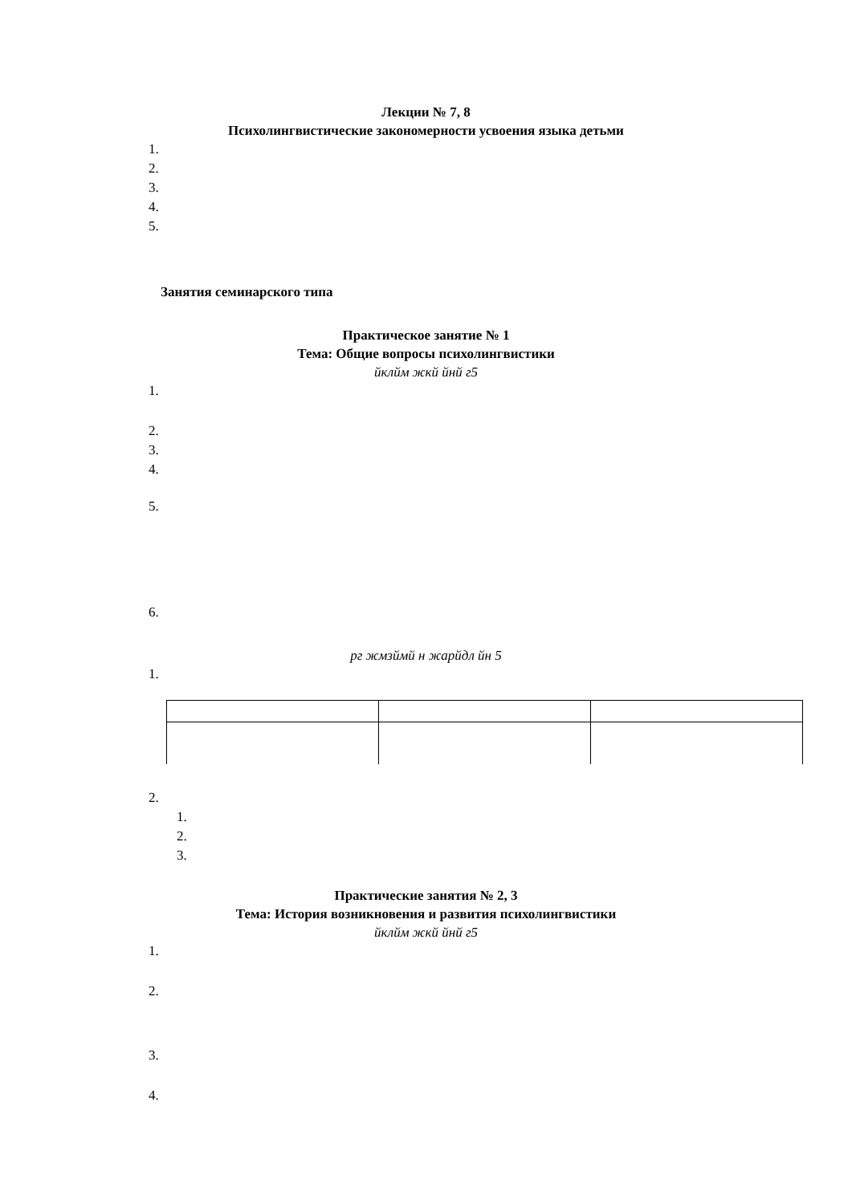Лекции № 7, 8
Психолингвистические закономерности усвоения языка детьми
1.
2.
3.
4.
5.
Занятия семинарского типа
Практическое занятие № 1
Тема: Общие вопросы психолингвистики
йклйм жкй йнй г5
1.
2.
3.
4.
5.
6.
рг жмзймй н жарйдл йн 5
1.
2.
1.
2.
3.
Практические занятия № 2, 3
Тема: История возникновения и развития психолингвистики
йклйм жкй йнй г5
1.
2.
3.
4.